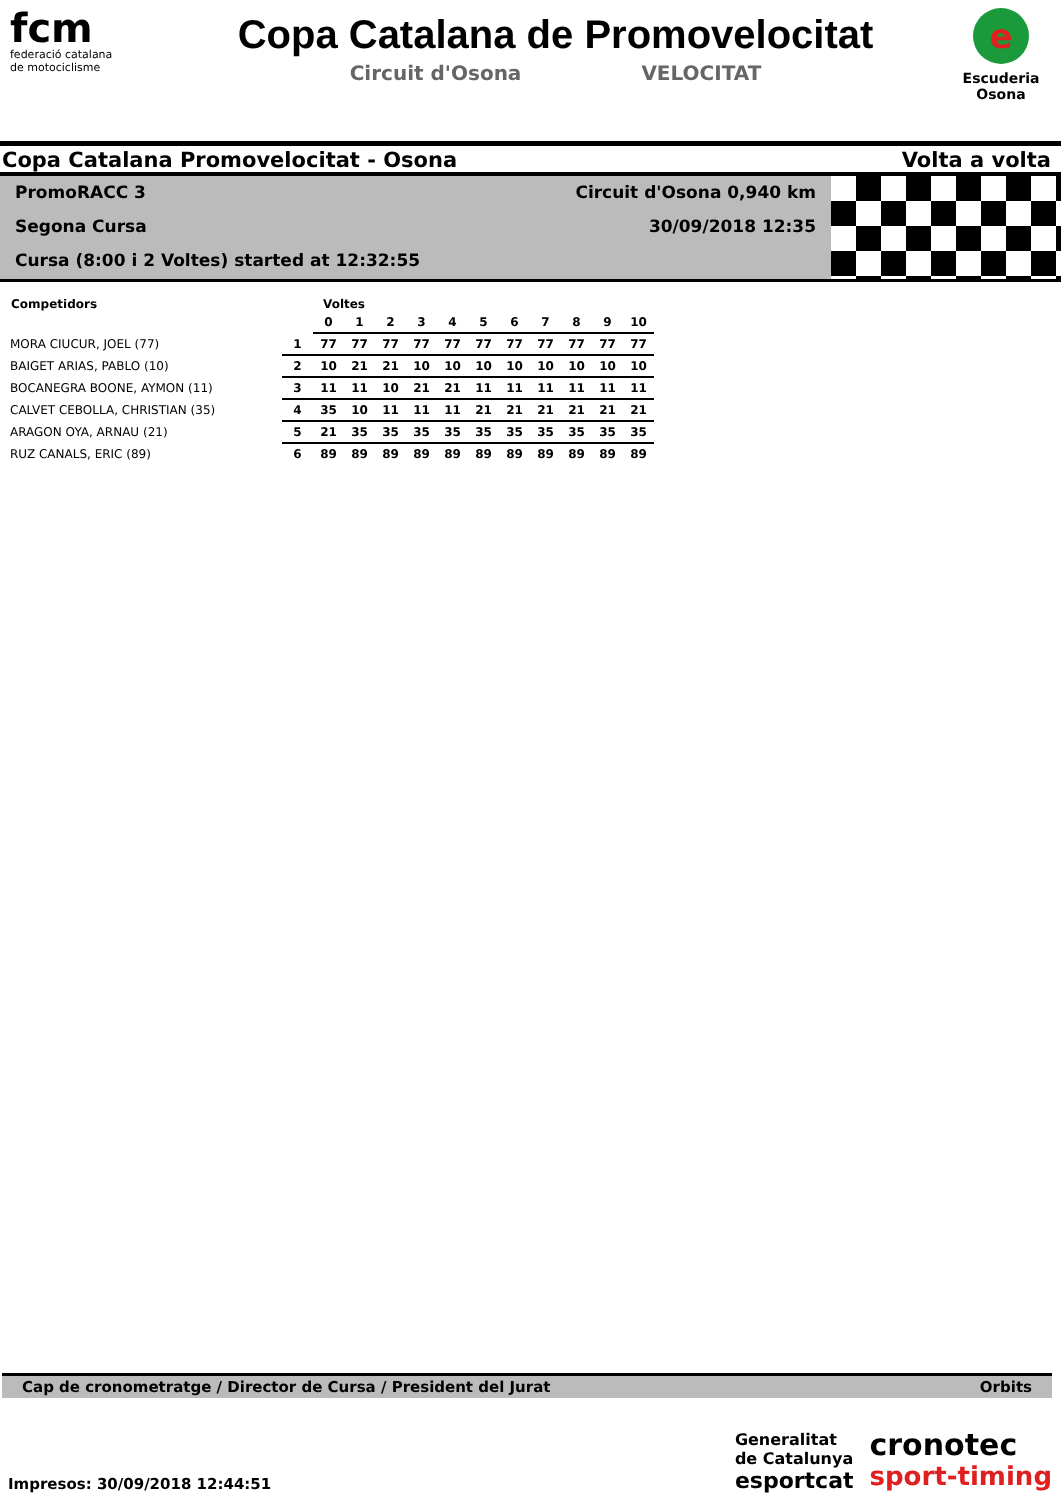fcm
federació catalana
de motociclisme
Copa Catalana de Promovelocitat
Circuit d'Osona VELOCITAT
e
Escuderia
Osona
Copa Catalana Promovelocitat - Osona Volta a volta
PromoRACC 3
Segona Cursa
Cursa (8:00 i 2 Voltes) started at 12:32:55
Circuit d'Osona 0,940 km
30/09/2018 12:35
| Competidors | | Voltes | | | | | | | | | | |
| --- | --- | --- | --- | --- | --- | --- | --- | --- | --- | --- | --- | --- |
| | | 0 | 1 | 2 | 3 | 4 | 5 | 6 | 7 | 8 | 9 | 10 |
| MORA CIUCUR, JOEL (77) | 1 | 77 | 77 | 77 | 77 | 77 | 77 | 77 | 77 | 77 | 77 | 77 |
| BAIGET ARIAS, PABLO (10) | 2 | 10 | 21 | 21 | 10 | 10 | 10 | 10 | 10 | 10 | 10 | 10 |
| BOCANEGRA BOONE, AYMON (11) | 3 | 11 | 11 | 10 | 21 | 21 | 11 | 11 | 11 | 11 | 11 | 11 |
| CALVET CEBOLLA, CHRISTIAN (35) | 4 | 35 | 10 | 11 | 11 | 11 | 21 | 21 | 21 | 21 | 21 | 21 |
| ARAGON OYA, ARNAU (21) | 5 | 21 | 35 | 35 | 35 | 35 | 35 | 35 | 35 | 35 | 35 | 35 |
| RUZ CANALS, ERIC (89) | 6 | 89 | 89 | 89 | 89 | 89 | 89 | 89 | 89 | 89 | 89 | 89 |
Cap de cronometratge / Director de Cursa / President del Jurat Orbits
Impresos: 30/09/2018 12:44:51
Generalitat
de Catalunya
esportcat
cronotec
sport-timing